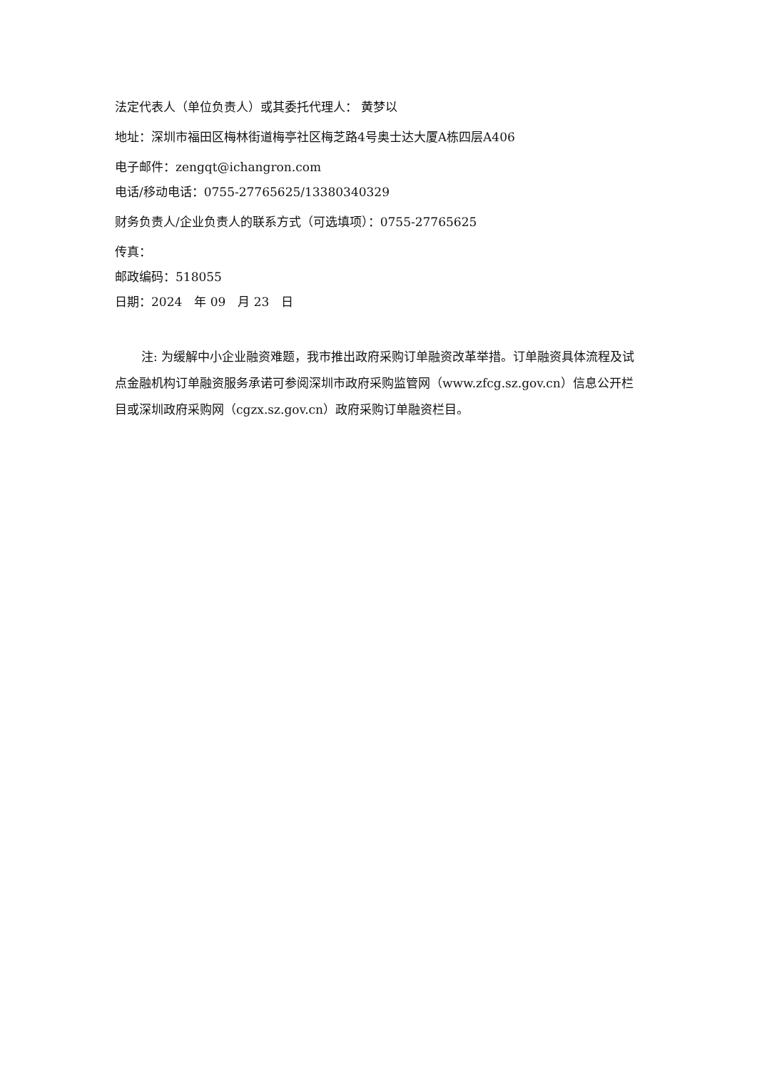法定代表人（单位负责人）或其委托代理人： 黄梦以
地址：深圳市福田区梅林街道梅亭社区梅芝路4号奥士达大厦A栋四层A406
电子邮件：zengqt@ichangron.com
电话/移动电话：0755-27765625/13380340329
财务负责人/企业负责人的联系方式（可选填项）：0755-27765625
传真：
邮政编码：518055
日期：2024　年 09　月 23　日
注: 为缓解中小企业融资难题，我市推出政府采购订单融资改革举措。订单融资具体流程及试点金融机构订单融资服务承诺可参阅深圳市政府采购监管网（www.zfcg.sz.gov.cn）信息公开栏目或深圳政府采购网（cgzx.sz.gov.cn）政府采购订单融资栏目。